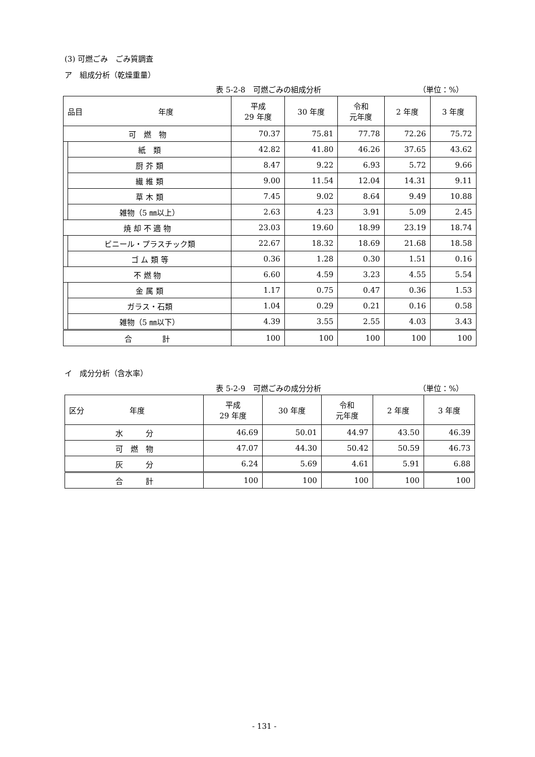(3) 可燃ごみ　ごみ質調査
ア　組成分析（乾燥重量）
表 5-2-8　可燃ごみの組成分析 （単位：%）
| 品目 年度 | | 平成 29 年度 | 30 年度 | 令和 元年度 | 2 年度 | 3 年度 |
| --- | --- | --- | --- | --- | --- | --- |
| 可 燃 物 | | 70.37 | 75.81 | 77.78 | 72.26 | 75.72 |
| | 紙 類 | 42.82 | 41.80 | 46.26 | 37.65 | 43.62 |
| | 厨 芥 類 | 8.47 | 9.22 | 6.93 | 5.72 | 9.66 |
| | 繊 維 類 | 9.00 | 11.54 | 12.04 | 14.31 | 9.11 |
| | 草 木 類 | 7.45 | 9.02 | 8.64 | 9.49 | 10.88 |
| | 雑物（5 ㎜以上） | 2.63 | 4.23 | 3.91 | 5.09 | 2.45 |
| 焼 却 不 適 物 | | 23.03 | 19.60 | 18.99 | 23.19 | 18.74 |
| | ビニール・プラスチック類 | 22.67 | 18.32 | 18.69 | 21.68 | 18.58 |
| | ゴ ム 類 等 | 0.36 | 1.28 | 0.30 | 1.51 | 0.16 |
| 不 燃 物 | | 6.60 | 4.59 | 3.23 | 4.55 | 5.54 |
| | 金 属 類 | 1.17 | 0.75 | 0.47 | 0.36 | 1.53 |
| | ガラス・石類 | 1.04 | 0.29 | 0.21 | 0.16 | 0.58 |
| | 雑物（5 ㎜以下） | 4.39 | 3.55 | 2.55 | 4.03 | 3.43 |
| 合 計 | | 100 | 100 | 100 | 100 | 100 |
イ　成分分析（含水率）
表 5-2-9　可燃ごみの成分分析 （単位：%）
| 区分 年度 | 平成 29 年度 | 30 年度 | 令和 元年度 | 2 年度 | 3 年度 |
| --- | --- | --- | --- | --- | --- |
| 水 分 | 46.69 | 50.01 | 44.97 | 43.50 | 46.39 |
| 可 燃 物 | 47.07 | 44.30 | 50.42 | 50.59 | 46.73 |
| 灰 分 | 6.24 | 5.69 | 4.61 | 5.91 | 6.88 |
| 合 計 | 100 | 100 | 100 | 100 | 100 |
- 131 -